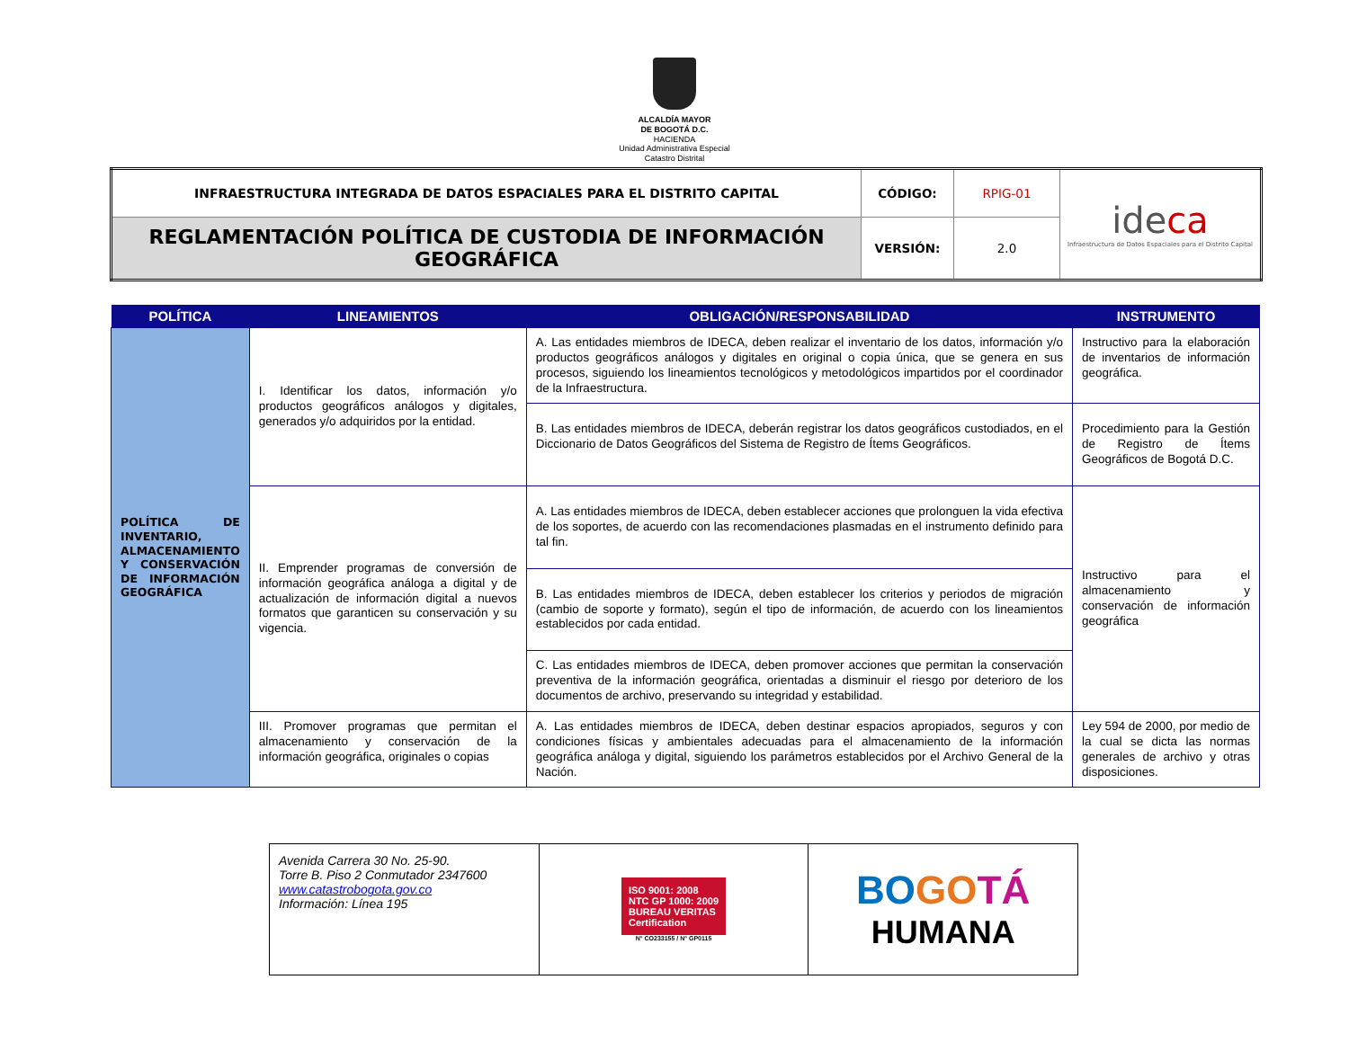ALCALDÍA MAYOR
DE BOGOTÁ D.C.
HACIENDA
Unidad Administrativa Especial
Catastro Distrital
| INFRAESTRUCTURA INTEGRADA DE DATOS ESPACIALES PARA EL DISTRITO CAPITAL | CÓDIGO: | RPIG-01 | ide ca Infraestructura de Datos Espaciales para el Distrito Capital |
| REGLAMENTACIÓN POLÍTICA DE CUSTODIA DE INFORMACIÓN GEOGRÁFICA | VERSIÓN: | 2.0 | |
| POLÍTICA | LINEAMIENTOS | OBLIGACIÓN/RESPONSABILIDAD | INSTRUMENTO |
| --- | --- | --- | --- |
| POLÍTICA DE INVENTARIO, ALMACENAMIENTO Y CONSERVACIÓN DE INFORMACIÓN GEOGRÁFICA | I. Identificar los datos, información y/o productos geográficos análogos y digitales, generados y/o adquiridos por la entidad. | A. Las entidades miembros de IDECA, deben realizar el inventario de los datos, información y/o productos geográficos análogos y digitales en original o copia única, que se genera en sus procesos, siguiendo los lineamientos tecnológicos y metodológicos impartidos por el coordinador de la Infraestructura. | Instructivo para la elaboración de inventarios de información geográfica. |
| | | B. Las entidades miembros de IDECA, deberán registrar los datos geográficos custodiados, en el Diccionario de Datos Geográficos del Sistema de Registro de Ítems Geográficos. | Procedimiento para la Gestión de Registro de Ítems Geográficos de Bogotá D.C. |
| | II. Emprender programas de conversión de información geográfica análoga a digital y de actualización de información digital a nuevos formatos que garanticen su conservación y su vigencia. | A. Las entidades miembros de IDECA, deben establecer acciones que prolonguen la vida efectiva de los soportes, de acuerdo con las recomendaciones plasmadas en el instrumento definido para tal fin. | Instructivo para el almacenamiento y conservación de información geográfica |
| | | B. Las entidades miembros de IDECA, deben establecer los criterios y periodos de migración (cambio de soporte y formato), según el tipo de información, de acuerdo con los lineamientos establecidos por cada entidad. | |
| | | C. Las entidades miembros de IDECA, deben promover acciones que permitan la conservación preventiva de la información geográfica, orientadas a disminuir el riesgo por deterioro de los documentos de archivo, preservando su integridad y estabilidad. | |
| | III. Promover programas que permitan el almacenamiento y conservación de la información geográfica, originales o copias | A. Las entidades miembros de IDECA, deben destinar espacios apropiados, seguros y con condiciones físicas y ambientales adecuadas para el almacenamiento de la información geográfica análoga y digital, siguiendo los parámetros establecidos por el Archivo General de la Nación. | Ley 594 de 2000, por medio de la cual se dicta las normas generales de archivo y otras disposiciones. |
| Avenida Carrera 30 No. 25-90. Torre B. Piso 2 Conmutador 2347600 www.catastrobogota.gov.co Información: Línea 195 | ISO 9001: 2008 NTC GP 1000: 2009 BUREAU VERITAS Certification N° CO233155 / N° GP0115 | BO GO TÁ HUMANA |